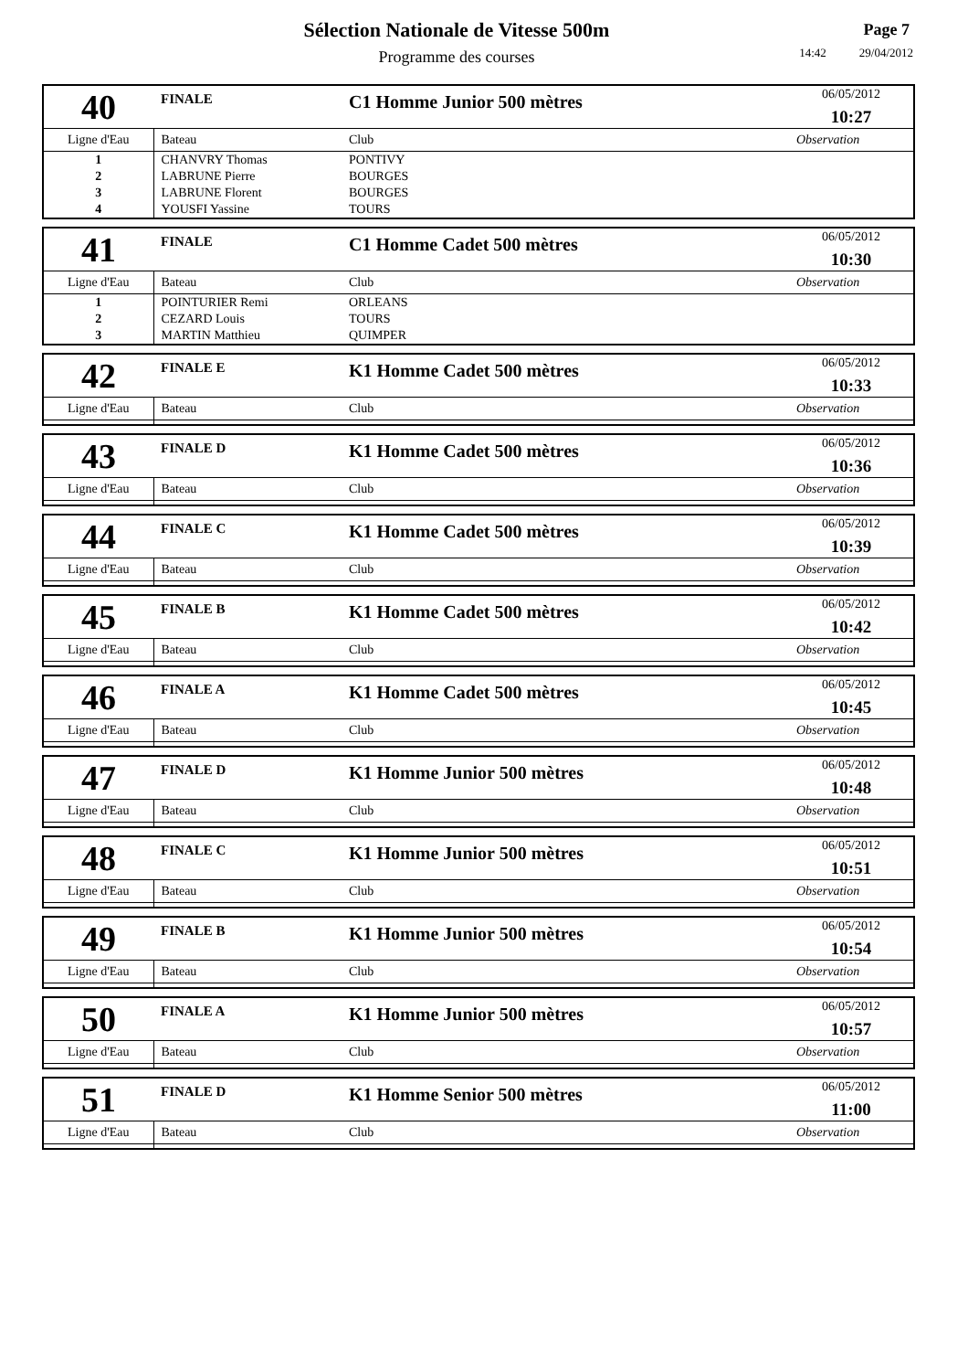Sélection Nationale de Vitesse 500m
Programme des courses
Page 7
14:42 29/04/2012
| 40 | FINALE | C1 Homme Junior 500 mètres | | 06/05/2012 10:27 |
| Ligne d'Eau | Bateau | | Club | Observation |
| 1 | CHANVRY Thomas | | PONTIVY | |
| 2 | LABRUNE Pierre | | BOURGES | |
| 3 | LABRUNE Florent | | BOURGES | |
| 4 | YOUSFI Yassine | | TOURS | |
| 41 | FINALE | C1 Homme Cadet 500 mètres | | 06/05/2012 10:30 |
| Ligne d'Eau | Bateau | | Club | Observation |
| 1 | POINTURIER Remi | | ORLEANS | |
| 2 | CEZARD Louis | | TOURS | |
| 3 | MARTIN Matthieu | | QUIMPER | |
| 42 | FINALE E | K1 Homme Cadet 500 mètres | | 06/05/2012 10:33 |
| Ligne d'Eau | Bateau | | Club | Observation |
| 43 | FINALE D | K1 Homme Cadet 500 mètres | | 06/05/2012 10:36 |
| Ligne d'Eau | Bateau | | Club | Observation |
| 44 | FINALE C | K1 Homme Cadet 500 mètres | | 06/05/2012 10:39 |
| Ligne d'Eau | Bateau | | Club | Observation |
| 45 | FINALE B | K1 Homme Cadet 500 mètres | | 06/05/2012 10:42 |
| Ligne d'Eau | Bateau | | Club | Observation |
| 46 | FINALE A | K1 Homme Cadet 500 mètres | | 06/05/2012 10:45 |
| Ligne d'Eau | Bateau | | Club | Observation |
| 47 | FINALE D | K1 Homme Junior 500 mètres | | 06/05/2012 10:48 |
| Ligne d'Eau | Bateau | | Club | Observation |
| 48 | FINALE C | K1 Homme Junior 500 mètres | | 06/05/2012 10:51 |
| Ligne d'Eau | Bateau | | Club | Observation |
| 49 | FINALE B | K1 Homme Junior 500 mètres | | 06/05/2012 10:54 |
| Ligne d'Eau | Bateau | | Club | Observation |
| 50 | FINALE A | K1 Homme Junior 500 mètres | | 06/05/2012 10:57 |
| Ligne d'Eau | Bateau | | Club | Observation |
| 51 | FINALE D | K1 Homme Senior 500 mètres | | 06/05/2012 11:00 |
| Ligne d'Eau | Bateau | | Club | Observation |